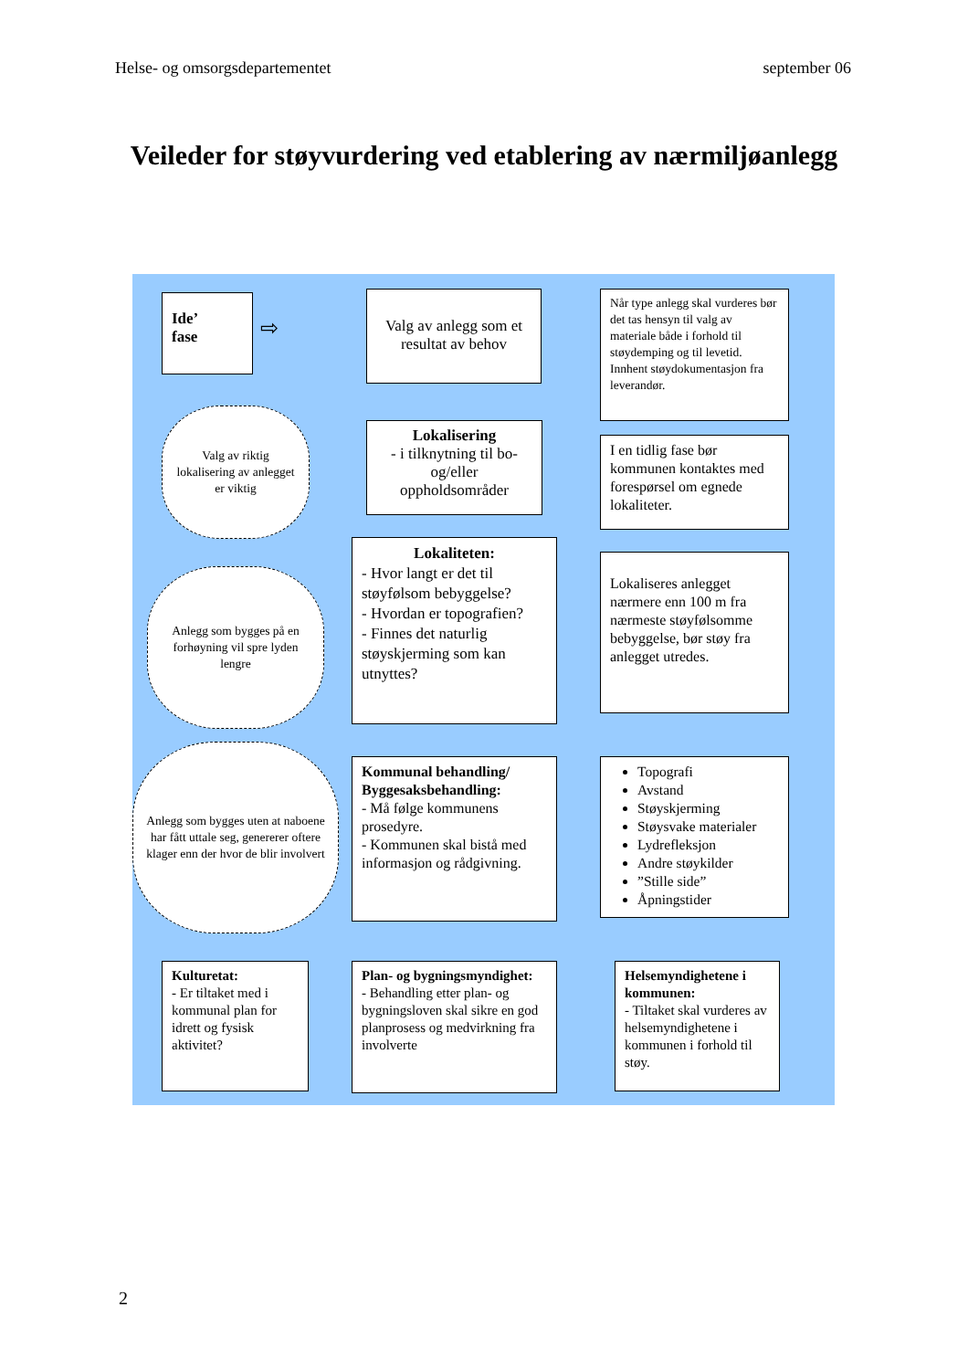Helse- og omsorgsdepartementet september 06
Veileder for støyvurdering ved etablering av nærmiljøanlegg
Ide’
fase
⇨
Valg av anlegg som et resultat av behov
Når type anlegg skal vurderes bør det tas hensyn til valg av materiale både i forhold til støydemping og til levetid. Innhent støydokumentasjon fra leverandør.
Valg av riktig lokalisering av anlegget er viktig
Lokalisering
- i tilknytning til bo- og/eller oppholdsområder
I en tidlig fase bør kommunen kontaktes med forespørsel om egnede lokaliteter.
Anlegg som bygges på en forhøyning vil spre lyden lengre
Lokaliteten:
- Hvor langt er det til støyfølsom bebyggelse?
- Hvordan er topografien?
- Finnes det naturlig støyskjerming som kan utnyttes?
Lokaliseres anlegget nærmere enn 100 m fra nærmeste støyfølsomme bebyggelse, bør støy fra anlegget utredes.
Anlegg som bygges uten at naboene har fått uttale seg, genererer oftere klager enn der hvor de blir involvert
Kommunal behandling/ Byggesaksbehandling:
- Må følge kommunens prosedyre.
- Kommunen skal bistå med informasjon og rådgivning.
Topografi
Avstand
Støyskjerming
Støysvake materialer
Lydrefleksjon
Andre støykilder
”Stille side”
Åpningstider
Kulturetat:
- Er tiltaket med i kommunal plan for idrett og fysisk aktivitet?
Plan- og bygningsmyndighet:
- Behandling etter plan- og bygningsloven skal sikre en god planprosess og medvirkning fra involverte
Helsemyndighetene i kommunen:
- Tiltaket skal vurderes av helsemyndighetene i kommunen i forhold til støy.
2